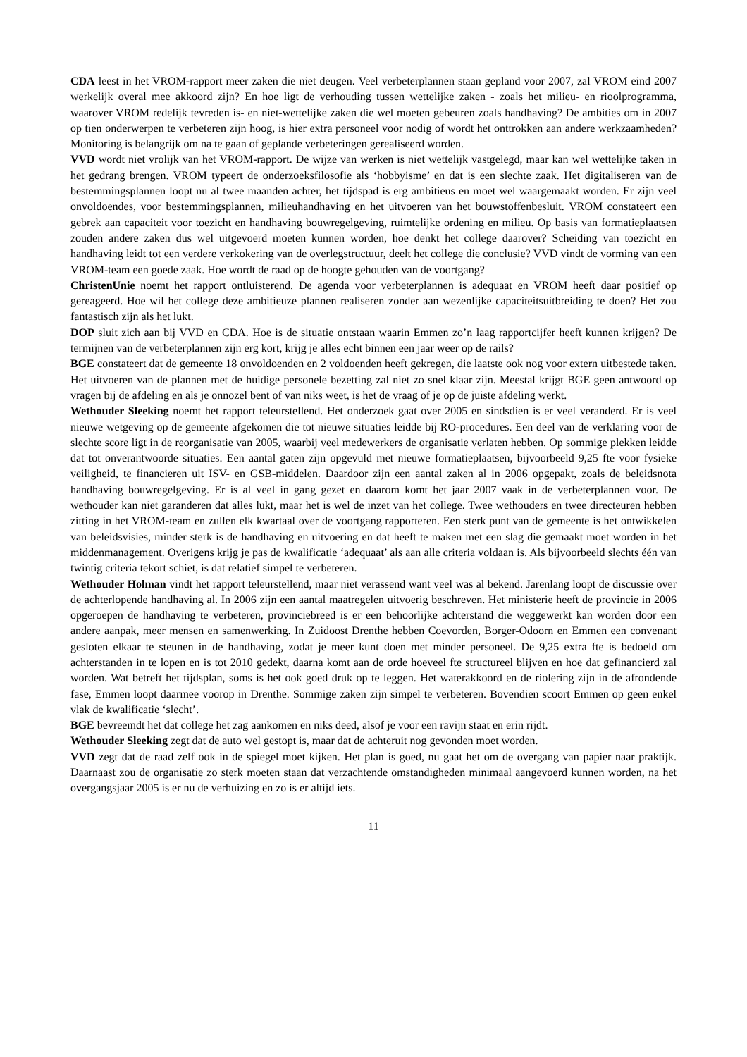CDA leest in het VROM-rapport meer zaken die niet deugen. Veel verbeterplannen staan gepland voor 2007, zal VROM eind 2007 werkelijk overal mee akkoord zijn? En hoe ligt de verhouding tussen wettelijke zaken - zoals het milieu- en rioolprogramma, waarover VROM redelijk tevreden is- en niet-wettelijke zaken die wel moeten gebeuren zoals handhaving? De ambities om in 2007 op tien onderwerpen te verbeteren zijn hoog, is hier extra personeel voor nodig of wordt het onttrokken aan andere werkzaamheden? Monitoring is belangrijk om na te gaan of geplande verbeteringen gerealiseerd worden.
VVD wordt niet vrolijk van het VROM-rapport. De wijze van werken is niet wettelijk vastgelegd, maar kan wel wettelijke taken in het gedrang brengen. VROM typeert de onderzoeksfilosofie als ‘hobbyisme’ en dat is een slechte zaak. Het digitaliseren van de bestemmingsplannen loopt nu al twee maanden achter, het tijdspad is erg ambitieus en moet wel waargemaakt worden. Er zijn veel onvoldoendes, voor bestemmingsplannen, milieuhandhaving en het uitvoeren van het bouwstoffenbesluit. VROM constateert een gebrek aan capaciteit voor toezicht en handhaving bouwregelgeving, ruimtelijke ordening en milieu. Op basis van formatieplaatsen zouden andere zaken dus wel uitgevoerd moeten kunnen worden, hoe denkt het college daarover? Scheiding van toezicht en handhaving leidt tot een verdere verkokering van de overlegstructuur, deelt het college die conclusie? VVD vindt de vorming van een VROM-team een goede zaak. Hoe wordt de raad op de hoogte gehouden van de voortgang?
ChristenUnie noemt het rapport ontluisterend. De agenda voor verbeterplannen is adequaat en VROM heeft daar positief op gereageerd. Hoe wil het college deze ambitieuze plannen realiseren zonder aan wezenlijke capaciteitsuitbreiding te doen? Het zou fantastisch zijn als het lukt.
DOP sluit zich aan bij VVD en CDA. Hoe is de situatie ontstaan waarin Emmen zo’n laag rapportcijfer heeft kunnen krijgen? De termijnen van de verbeterplannen zijn erg kort, krijg je alles echt binnen een jaar weer op de rails?
BGE constateert dat de gemeente 18 onvoldoenden en 2 voldoenden heeft gekregen, die laatste ook nog voor extern uitbestede taken. Het uitvoeren van de plannen met de huidige personele bezetting zal niet zo snel klaar zijn. Meestal krijgt BGE geen antwoord op vragen bij de afdeling en als je onnozel bent of van niks weet, is het de vraag of je op de juiste afdeling werkt.
Wethouder Sleeking noemt het rapport teleurstellend. Het onderzoek gaat over 2005 en sindsdien is er veel veranderd. Er is veel nieuwe wetgeving op de gemeente afgekomen die tot nieuwe situaties leidde bij RO-procedures. Een deel van de verklaring voor de slechte score ligt in de reorganisatie van 2005, waarbij veel medewerkers de organisatie verlaten hebben. Op sommige plekken leidde dat tot onverantwoorde situaties. Een aantal gaten zijn opgevuld met nieuwe formatieplaatsen, bijvoorbeeld 9,25 fte voor fysieke veiligheid, te financieren uit ISV- en GSB-middelen. Daardoor zijn een aantal zaken al in 2006 opgepakt, zoals de beleidsnota handhaving bouwregelgeving. Er is al veel in gang gezet en daarom komt het jaar 2007 vaak in de verbeterplannen voor. De wethouder kan niet garanderen dat alles lukt, maar het is wel de inzet van het college. Twee wethouders en twee directeuren hebben zitting in het VROM-team en zullen elk kwartaal over de voortgang rapporteren. Een sterk punt van de gemeente is het ontwikkelen van beleidsvisies, minder sterk is de handhaving en uitvoering en dat heeft te maken met een slag die gemaakt moet worden in het middenmanagement. Overigens krijg je pas de kwalificatie ‘adequaat’ als aan alle criteria voldaan is. Als bijvoorbeeld slechts één van twintig criteria tekort schiet, is dat relatief simpel te verbeteren.
Wethouder Holman vindt het rapport teleurstellend, maar niet verassend want veel was al bekend. Jarenlang loopt de discussie over de achterlopende handhaving al. In 2006 zijn een aantal maatregelen uitvoerig beschreven. Het ministerie heeft de provincie in 2006 opgeroepen de handhaving te verbeteren, provinciebreed is er een behoorlijke achterstand die weggewerkt kan worden door een andere aanpak, meer mensen en samenwerking. In Zuidoost Drenthe hebben Coevorden, Borger-Odoorn en Emmen een convenant gesloten elkaar te steunen in de handhaving, zodat je meer kunt doen met minder personeel. De 9,25 extra fte is bedoeld om achterstanden in te lopen en is tot 2010 gedekt, daarna komt aan de orde hoeveel fte structureel blijven en hoe dat gefinancierd zal worden. Wat betreft het tijdsplan, soms is het ook goed druk op te leggen. Het waterakkoord en de riolering zijn in de afrondende fase, Emmen loopt daarmee voorop in Drenthe. Sommige zaken zijn simpel te verbeteren. Bovendien scoort Emmen op geen enkel vlak de kwalificatie ‘slecht’.
BGE bevreemdt het dat college het zag aankomen en niks deed, alsof je voor een ravijn staat en erin rijdt.
Wethouder Sleeking zegt dat de auto wel gestopt is, maar dat de achteruit nog gevonden moet worden.
VVD zegt dat de raad zelf ook in de spiegel moet kijken. Het plan is goed, nu gaat het om de overgang van papier naar praktijk. Daarnaast zou de organisatie zo sterk moeten staan dat verzachtende omstandigheden minimaal aangevoerd kunnen worden, na het overgangsjaar 2005 is er nu de verhuizing en zo is er altijd iets.
11